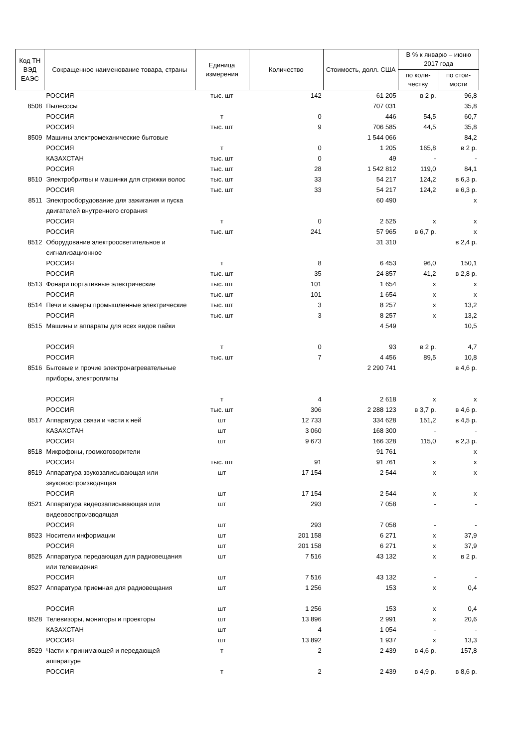| Код ТН ВЭД ЕАЭС | Сокращенное наименование товара, страны | Единица измерения | Количество | Стоимость, долл. США | В % к январю – июню 2017 года | |
| --- | --- | --- | --- | --- | --- | --- |
| | | | | | по коли-честву | по стои-мости |
| | РОССИЯ | тыс. шт | 142 | 61 205 | в 2 р. | 96,8 |
| 8508 | Пылесосы | | | 707 031 | | 35,8 |
| | РОССИЯ | т | 0 | 446 | 54,5 | 60,7 |
| | РОССИЯ | тыс. шт | 9 | 706 585 | 44,5 | 35,8 |
| 8509 | Машины электромеханические бытовые | | | 1 544 066 | | 84,2 |
| | РОССИЯ | т | 0 | 1 205 | 165,8 | в 2 р. |
| | КАЗАХСТАН | тыс. шт | 0 | 49 | - | - |
| | РОССИЯ | тыс. шт | 28 | 1 542 812 | 119,0 | 84,1 |
| 8510 | Электробритвы и машинки для стрижки волос | тыс. шт | 33 | 54 217 | 124,2 | в 6,3 р. |
| | РОССИЯ | тыс. шт | 33 | 54 217 | 124,2 | в 6,3 р. |
| 8511 | Электрооборудование для зажигания и пуска двигателей внутреннего сгорания | | | 60 490 | | х |
| | РОССИЯ | т | 0 | 2 525 | х | х |
| | РОССИЯ | тыс. шт | 241 | 57 965 | в 6,7 р. | х |
| 8512 | Оборудование электроосветительное и сигнализационное | | | 31 310 | | в 2,4 р. |
| | РОССИЯ | т | 8 | 6 453 | 96,0 | 150,1 |
| | РОССИЯ | тыс. шт | 35 | 24 857 | 41,2 | в 2,8 р. |
| 8513 | Фонари портативные электрические | тыс. шт | 101 | 1 654 | х | х |
| | РОССИЯ | тыс. шт | 101 | 1 654 | х | х |
| 8514 | Печи и камеры промышленные электрические | тыс. шт | 3 | 8 257 | х | 13,2 |
| | РОССИЯ | тыс. шт | 3 | 8 257 | х | 13,2 |
| 8515 | Машины и аппараты для всех видов пайки | | | 4 549 | | 10,5 |
| | РОССИЯ | т | 0 | 93 | в 2 р. | 4,7 |
| | РОССИЯ | тыс. шт | 7 | 4 456 | 89,5 | 10,8 |
| 8516 | Бытовые и прочие электронагревательные приборы, электроплиты | | | 2 290 741 | | в 4,6 р. |
| | РОССИЯ | т | 4 | 2 618 | х | х |
| | РОССИЯ | тыс. шт | 306 | 2 288 123 | в 3,7 р. | в 4,6 р. |
| 8517 | Аппаратура связи и части к ней | шт | 12 733 | 334 628 | 151,2 | в 4,5 р. |
| | КАЗАХСТАН | шт | 3 060 | 168 300 | - | - |
| | РОССИЯ | шт | 9 673 | 166 328 | 115,0 | в 2,3 р. |
| 8518 | Микрофоны, громкоговорители | | | 91 761 | | х |
| | РОССИЯ | тыс. шт | 91 | 91 761 | х | х |
| 8519 | Аппаратура звукозаписывающая или звуковоспроизводящая | шт | 17 154 | 2 544 | х | х |
| | РОССИЯ | шт | 17 154 | 2 544 | х | х |
| 8521 | Аппаратура видеозаписывающая или видеовоспроизводящая | шт | 293 | 7 058 | - | - |
| | РОССИЯ | шт | 293 | 7 058 | - | - |
| 8523 | Носители информации | шт | 201 158 | 6 271 | х | 37,9 |
| | РОССИЯ | шт | 201 158 | 6 271 | х | 37,9 |
| 8525 | Аппаратура передающая для радиовещания или телевидения | шт | 7 516 | 43 132 | х | в 2 р. |
| | РОССИЯ | шт | 7 516 | 43 132 | - | - |
| 8527 | Аппаратура приемная для радиовещания | шт | 1 256 | 153 | х | 0,4 |
| | РОССИЯ | шт | 1 256 | 153 | х | 0,4 |
| 8528 | Телевизоры, мониторы и проекторы | шт | 13 896 | 2 991 | х | 20,6 |
| | КАЗАХСТАН | шт | 4 | 1 054 | - | - |
| | РОССИЯ | шт | 13 892 | 1 937 | х | 13,3 |
| 8529 | Части к принимающей и передающей аппаратуре | т | 2 | 2 439 | в 4,6 р. | 157,8 |
| | РОССИЯ | т | 2 | 2 439 | в 4,9 р. | в 8,6 р. |